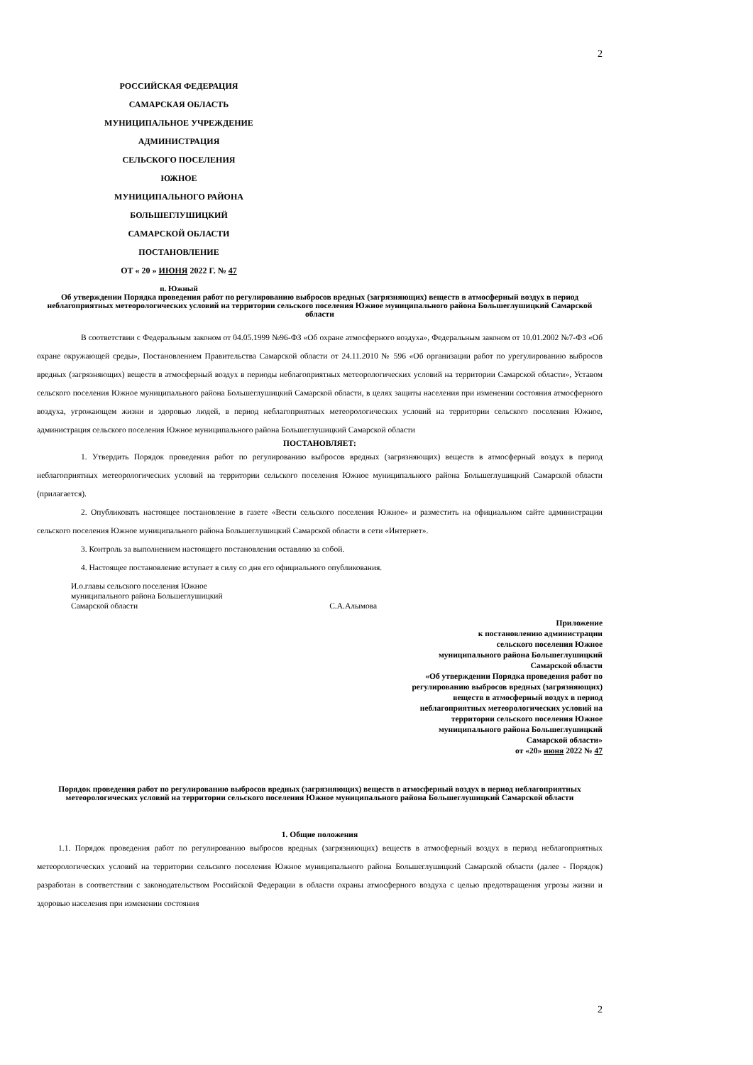2
РОССИЙСКАЯ ФЕДЕРАЦИЯ
САМАРСКАЯ ОБЛАСТЬ
МУНИЦИПАЛЬНОЕ УЧРЕЖДЕНИЕ
АДМИНИСТРАЦИЯ
СЕЛЬСКОГО ПОСЕЛЕНИЯ
ЮЖНОЕ
МУНИЦИПАЛЬНОГО РАЙОНА
БОЛЬШЕГЛУШИЦКИЙ
САМАРСКОЙ ОБЛАСТИ
ПОСТАНОВЛЕНИЕ
ОТ « 20 » ИЮНЯ 2022 Г. № 47
п. Южный
Об утверждении Порядка проведения работ по регулированию выбросов вредных (загрязняющих) веществ в атмосферный воздух в период неблагоприятных метеорологических условий на территории сельского поселения Южное муниципального района Большеглушицкий Самарской области
В соответствии с Федеральным законом от 04.05.1999 №96-ФЗ «Об охране атмосферного воздуха», Федеральным законом от 10.01.2002 №7-ФЗ «Об охране окружающей среды», Постановлением Правительства Самарской области от 24.11.2010 № 596 «Об организации работ по урегулированию выбросов вредных (загрязняющих) веществ в атмосферный воздух в периоды неблагоприятных метеорологических условий на территории Самарской области», Уставом сельского поселения Южное муниципального района Большеглушицкий Самарской области, в целях защиты населения при изменении состояния атмосферного воздуха, угрожающем жизни и здоровью людей, в период неблагоприятных метеорологических условий на территории сельского поселения Южное, администрация сельского поселения Южное муниципального района Большеглушицкий Самарской области
ПОСТАНОВЛЯЕТ:
1. Утвердить Порядок проведения работ по регулированию выбросов вредных (загрязняющих) веществ в атмосферный воздух в период неблагоприятных метеорологических условий на территории сельского поселения Южное муниципального района Большеглушицкий Самарской области (прилагается).
2. Опубликовать настоящее постановление в газете «Вести сельского поселения Южное» и разместить на официальном сайте администрации сельского поселения Южное муниципального района Большеглушицкий Самарской области в сети «Интернет».
3. Контроль за выполнением настоящего постановления оставляю за собой.
4. Настоящее постановление вступает в силу со дня его официального опубликования.
И.о.главы сельского поселения Южное
муниципального района Большеглушицкий
Самарской области С.А.Алымова
Приложение
к постановлению администрации
сельского поселения Южное
муниципального района Большеглушицкий
Самарской области
«Об утверждении Порядка проведения работ по регулированию выбросов вредных (загрязняющих) веществ в атмосферный воздух в период неблагоприятных метеорологических условий на территории сельского поселения Южное муниципального района Большеглушицкий Самарской области»
от «20» июня 2022 № 47
Порядок проведения работ по регулированию выбросов вредных (загрязняющих) веществ в атмосферный воздух в период неблагоприятных метеорологических условий на территории сельского поселения Южное муниципального района Большеглушицкий Самарской области
1. Общие положения
1.1. Порядок проведения работ по регулированию выбросов вредных (загрязняющих) веществ в атмосферный воздух в период неблагоприятных метеорологических условий на территории сельского поселения Южное муниципального района Большеглушицкий Самарской области (далее - Порядок) разработан в соответствии с законодательством Российской Федерации в области охраны атмосферного воздуха с целью предотвращения угрозы жизни и здоровью населения при изменении состояния
2